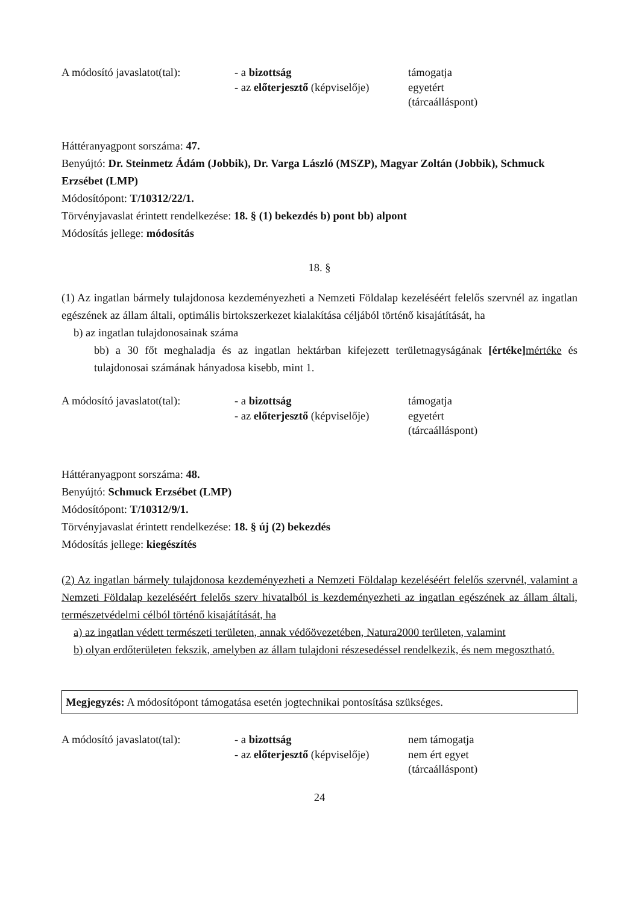A módosító javaslatot(tal):
- a bizottság
- az előterjesztő (képviselője)
támogatja
egyetért
(tárcaálláspont)
Háttéranyagpont sorszáma: 47.
Benyújtó: Dr. Steinmetz Ádám (Jobbik), Dr. Varga László (MSZP), Magyar Zoltán (Jobbik), Schmuck Erzsébet (LMP)
Módosítópont: T/10312/22/1.
Törvényjavaslat érintett rendelkezése: 18. § (1) bekezdés b) pont bb) alpont
Módosítás jellege: módosítás
18. §
(1) Az ingatlan bármely tulajdonosa kezdeményezheti a Nemzeti Földalap kezeléséért felelős szervnél az ingatlan egészének az állam általi, optimális birtokszerkezet kialakítása céljából történő kisajátítását, ha
b) az ingatlan tulajdonosainak száma
bb) a 30 főt meghaladja és az ingatlan hektárban kifejezett területnagyságának [értéke] mértéke és tulajdonosai számának hányadosa kisebb, mint 1.
A módosító javaslatot(tal):
- a bizottság
- az előterjesztő (képviselője)
támogatja
egyetért
(tárcaálláspont)
Háttéranyagpont sorszáma: 48.
Benyújtó: Schmuck Erzsébet (LMP)
Módosítópont: T/10312/9/1.
Törvényjavaslat érintett rendelkezése: 18. § új (2) bekezdés
Módosítás jellege: kiegészítés
(2) Az ingatlan bármely tulajdonosa kezdeményezheti a Nemzeti Földalap kezeléséért felelős szervnél, valamint a Nemzeti Földalap kezeléséért felelős szerv hivatalból is kezdeményezheti az ingatlan egészének az állam általi, természetvédelmi célból történő kisajátítását, ha
a) az ingatlan védett természeti területen, annak védőövezetében, Natura2000 területen, valamint
b) olyan erdőterületen fekszik, amelyben az állam tulajdoni részesedéssel rendelkezik, és nem megosztható.
Megjegyzés: A módosítópont támogatása esetén jogtechnikai pontosítása szükséges.
A módosító javaslatot(tal):
- a bizottság
- az előterjesztő (képviselője)
nem támogatja
nem ért egyet
(tárcaálláspont)
24